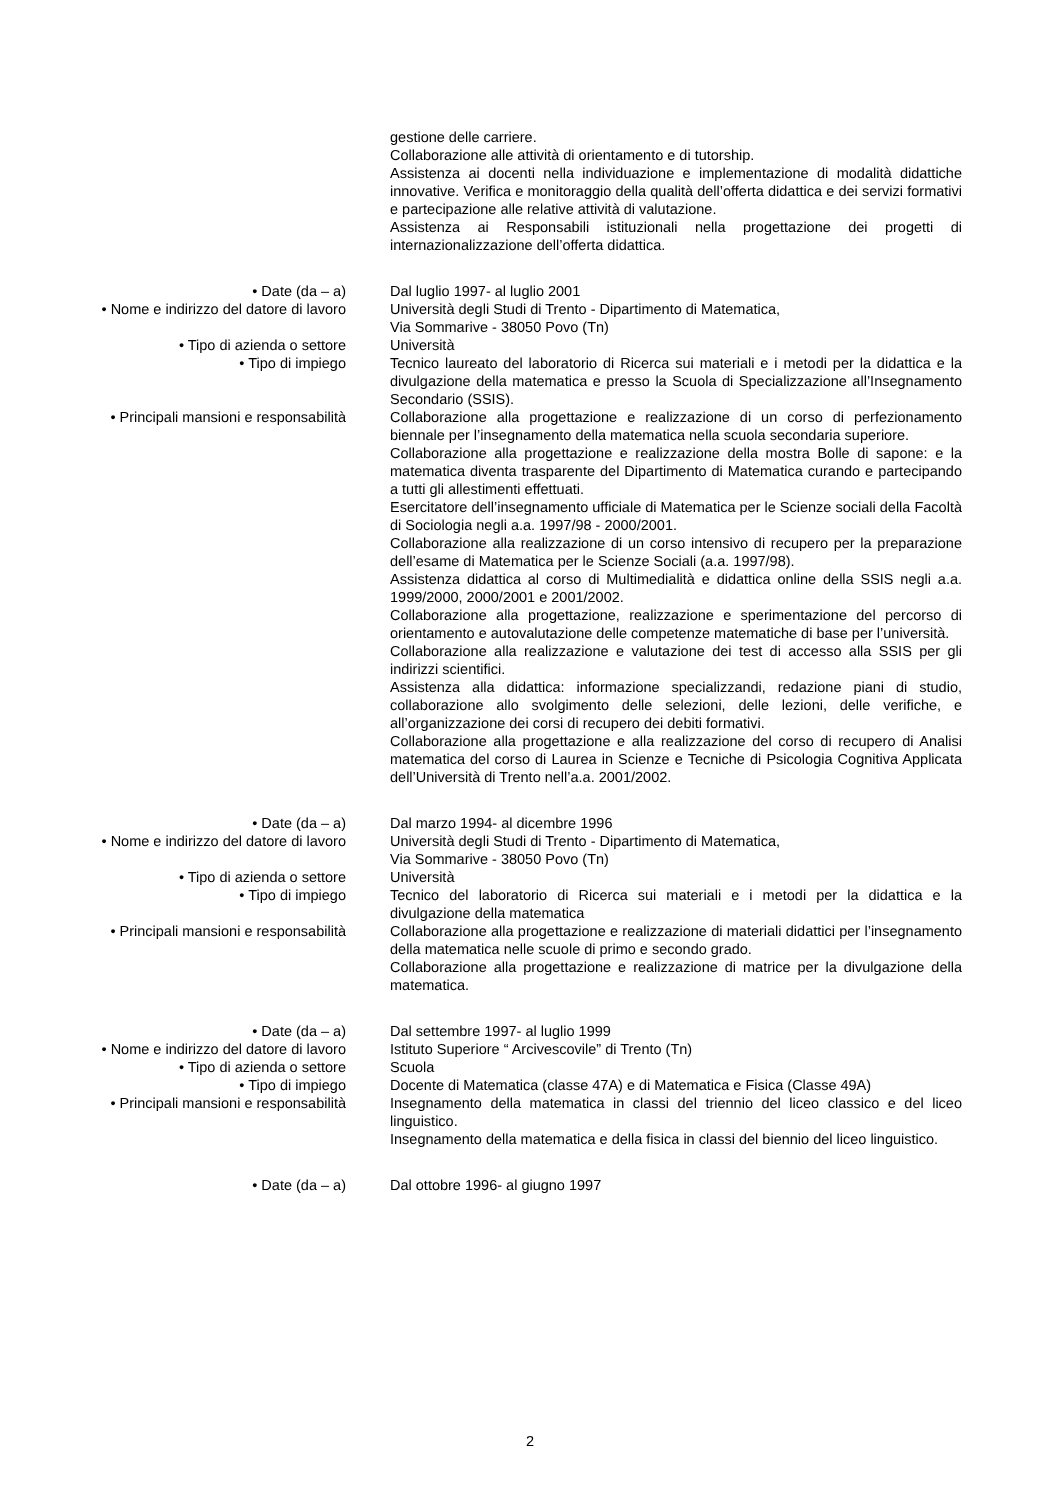gestione delle carriere.
Collaborazione alle attività di orientamento e di tutorship.
Assistenza ai docenti nella individuazione e implementazione di modalità didattiche innovative. Verifica e monitoraggio della qualità dell’offerta didattica e dei servizi formativi e partecipazione alle relative attività di valutazione.
Assistenza ai Responsabili istituzionali nella progettazione dei progetti di internazionalizzazione dell’offerta didattica.
• Date (da – a) Dal luglio 1997- al luglio 2001
• Nome e indirizzo del datore di lavoro Università degli Studi di Trento - Dipartimento di Matematica,
Via Sommarive - 38050 Povo (Tn)
• Tipo di azienda o settore Università
• Tipo di impiego Tecnico laureato del laboratorio di Ricerca sui materiali e i metodi per la didattica e la divulgazione della matematica e presso la Scuola di Specializzazione all’Insegnamento Secondario (SSIS).
• Principali mansioni e responsabilità Collaborazione alla progettazione e realizzazione di un corso di perfezionamento biennale per l’insegnamento della matematica nella scuola secondaria superiore.
Collaborazione alla progettazione e realizzazione della mostra Bolle di sapone: e la matematica diventa trasparente del Dipartimento di Matematica curando e partecipando a tutti gli allestimenti effettuati.
Esercitatore dell’insegnamento ufficiale di Matematica per le Scienze sociali della Facoltà di Sociologia negli a.a. 1997/98 - 2000/2001.
Collaborazione alla realizzazione di un corso intensivo di recupero per la preparazione dell’esame di Matematica per le Scienze Sociali (a.a. 1997/98).
Assistenza didattica al corso di Multimedialità e didattica online della SSIS negli a.a. 1999/2000, 2000/2001 e 2001/2002.
Collaborazione alla progettazione, realizzazione e sperimentazione del percorso di orientamento e autovalutazione delle competenze matematiche di base per l’università.
Collaborazione alla realizzazione e valutazione dei test di accesso alla SSIS per gli indirizzi scientifici.
Assistenza alla didattica: informazione specializzandi, redazione piani di studio, collaborazione allo svolgimento delle selezioni, delle lezioni, delle verifiche, e all’organizzazione dei corsi di recupero dei debiti formativi.
Collaborazione alla progettazione e alla realizzazione del corso di recupero di Analisi matematica del corso di Laurea in Scienze e Tecniche di Psicologia Cognitiva Applicata dell’Università di Trento nell’a.a. 2001/2002.
• Date (da – a) Dal marzo 1994- al dicembre 1996
• Nome e indirizzo del datore di lavoro Università degli Studi di Trento - Dipartimento di Matematica,
Via Sommarive - 38050 Povo (Tn)
• Tipo di azienda o settore Università
• Tipo di impiego Tecnico del laboratorio di Ricerca sui materiali e i metodi per la didattica e la divulgazione della matematica
• Principali mansioni e responsabilità Collaborazione alla progettazione e realizzazione di materiali didattici per l’insegnamento della matematica nelle scuole di primo e secondo grado.
Collaborazione alla progettazione e realizzazione di matrice per la divulgazione della matematica.
• Date (da – a) Dal settembre 1997- al luglio 1999
• Nome e indirizzo del datore di lavoro Istituto Superiore “ Arcivescovile” di Trento (Tn)
• Tipo di azienda o settore Scuola
• Tipo di impiego Docente di Matematica (classe 47A) e di Matematica e Fisica (Classe 49A)
• Principali mansioni e responsabilità Insegnamento della matematica in classi del triennio del liceo classico e del liceo linguistico.
Insegnamento della matematica e della fisica in classi del biennio del liceo linguistico.
• Date (da – a) Dal ottobre 1996- al giugno 1997
2